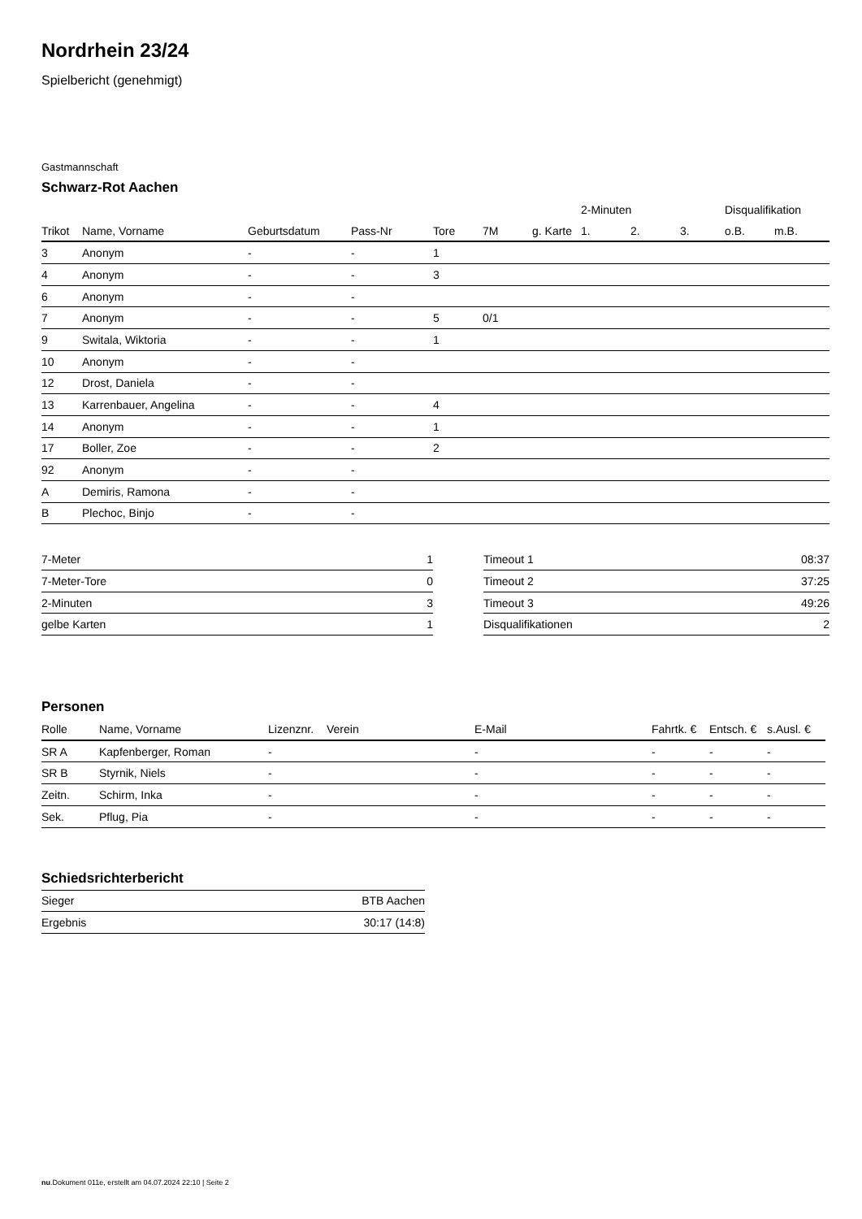Nordrhein 23/24
Spielbericht (genehmigt)
Gastmannschaft
Schwarz-Rot Aachen
| | | | | | | | 2-Minuten | | | Disqualifikation | |
| --- | --- | --- | --- | --- | --- | --- | --- | --- | --- | --- | --- |
| Trikot | Name, Vorname | Geburtsdatum | Pass-Nr | Tore | 7M | g. Karte | 1. | 2. | 3. | o.B. | m.B. |
| 3 | Anonym | - | - | 1 | | | | | | | |
| 4 | Anonym | - | - | 3 | | | | | | | |
| 6 | Anonym | - | - | | | | | | | | |
| 7 | Anonym | - | - | 5 | 0/1 | | | | | | |
| 9 | Switala, Wiktoria | - | - | 1 | | | | | | | |
| 10 | Anonym | - | - | | | | | | | | |
| 12 | Drost, Daniela | - | - | | | | | | | | |
| 13 | Karrenbauer, Angelina | - | - | 4 | | | | | | | |
| 14 | Anonym | - | - | 1 | | | | | | | |
| 17 | Boller, Zoe | - | - | 2 | | | | | | | |
| 92 | Anonym | - | - | | | | | | | | |
| A | Demiris, Ramona | - | - | | | | | | | | |
| B | Plechoc, Binjo | - | - | | | | | | | | |
| 7-Meter | 1 |
| 7-Meter-Tore | 0 |
| 2-Minuten | 3 |
| gelbe Karten | 1 |
| Timeout 1 | 08:37 |
| Timeout 2 | 37:25 |
| Timeout 3 | 49:26 |
| Disqualifikationen | 2 |
Personen
| Rolle | Name, Vorname | Lizenznr. | Verein | E-Mail | Fahrtk. € | Entsch. € | s.Ausl. € |
| --- | --- | --- | --- | --- | --- | --- | --- |
| SR A | Kapfenberger, Roman | - | | - | - | - | - |
| SR B | Styrnik, Niels | - | | - | - | - | - |
| Zeitn. | Schirm, Inka | - | | - | - | - | - |
| Sek. | Pflug, Pia | - | | - | - | - | - |
Schiedsrichterbericht
| Sieger | BTB Aachen |
| Ergebnis | 30:17 (14:8) |
nu.Dokument 011e, erstellt am 04.07.2024 22:10 | Seite 2